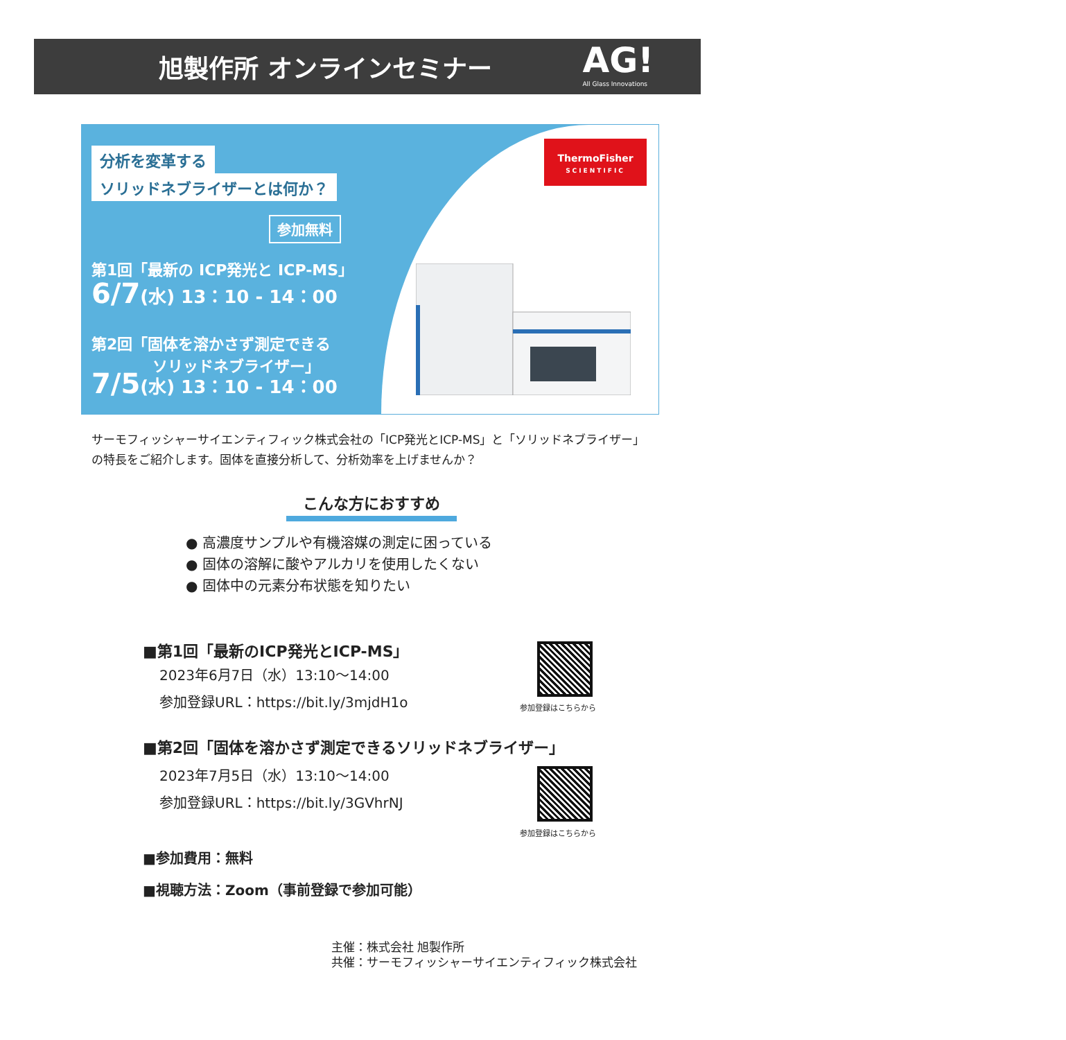旭製作所 オンラインセミナー
AG!
All Glass Innovations
分析を変革する
ソリッドネブライザーとは何か？
参加無料
第1回「最新の ICP発光と ICP-MS」
6/7(水) 13：10 - 14：00
第2回「固体を溶かさず測定できる
　　　　ソリッドネブライザー」
7/5(水) 13：10 - 14：00
ThermoFisher
SCIENTIFIC
サーモフィッシャーサイエンティフィック株式会社の「ICP発光とICP-MS」と「ソリッドネブライザー」の特長をご紹介します。固体を直接分析して、分析効率を上げませんか？
こんな方におすすめ
● 高濃度サンプルや有機溶媒の測定に困っている
● 固体の溶解に酸やアルカリを使用したくない
● 固体中の元素分布状態を知りたい
■第1回「最新のICP発光とICP-MS」
2023年6月7日（水）13:10〜14:00
参加登録URL：https://bit.ly/3mjdH1o
参加登録はこちらから
■第2回「固体を溶かさず測定できるソリッドネブライザー」
2023年7月5日（水）13:10〜14:00
参加登録URL：https://bit.ly/3GVhrNJ
参加登録はこちらから
■参加費用：無料
■視聴方法：Zoom（事前登録で参加可能）
主催：株式会社 旭製作所
共催：サーモフィッシャーサイエンティフィック株式会社